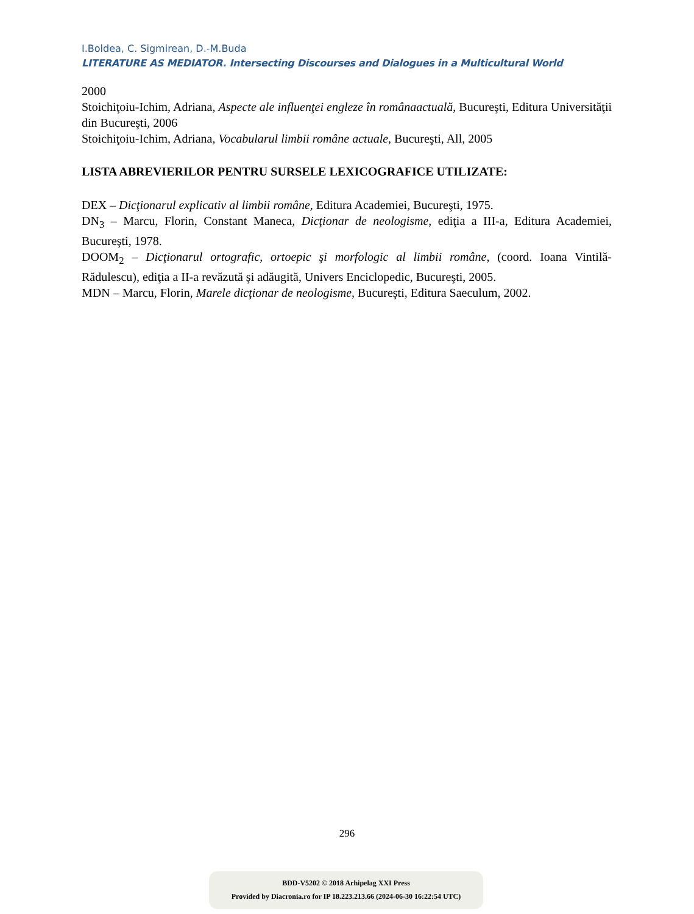I.Boldea, C. Sigmirean, D.-M.Buda
LITERATURE AS MEDIATOR. Intersecting Discourses and Dialogues in a Multicultural World
2000
Stoichiţoiu-Ichim, Adriana, Aspecte ale influenţei engleze în românaactuală, Bucureşti, Editura Universităţii din Bucureşti, 2006
Stoichiţoiu-Ichim, Adriana, Vocabularul limbii române actuale, Bucureşti, All, 2005
LISTA ABREVIERILOR PENTRU SURSELE LEXICOGRAFICE UTILIZATE:
DEX – Dicţionarul explicativ al limbii române, Editura Academiei, Bucureşti, 1975.
DN<sub>3</sub> – Marcu, Florin, Constant Maneca, Dicţionar de neologisme, ediţia a III-a, Editura Academiei, Bucureşti, 1978.
DOOM<sub>2</sub> – Dicţionarul ortografic, ortoepic şi morfologic al limbii române, (coord. Ioana Vintilă-Rădulescu), ediţia a II-a revăzută şi adăugită, Univers Enciclopedic, Bucureşti, 2005.
MDN – Marcu, Florin, Marele dicţionar de neologisme, Bucureşti, Editura Saeculum, 2002.
296
BDD-V5202 © 2018 Arhipelag XXI Press
Provided by Diacronia.ro for IP 18.223.213.66 (2024-06-30 16:22:54 UTC)